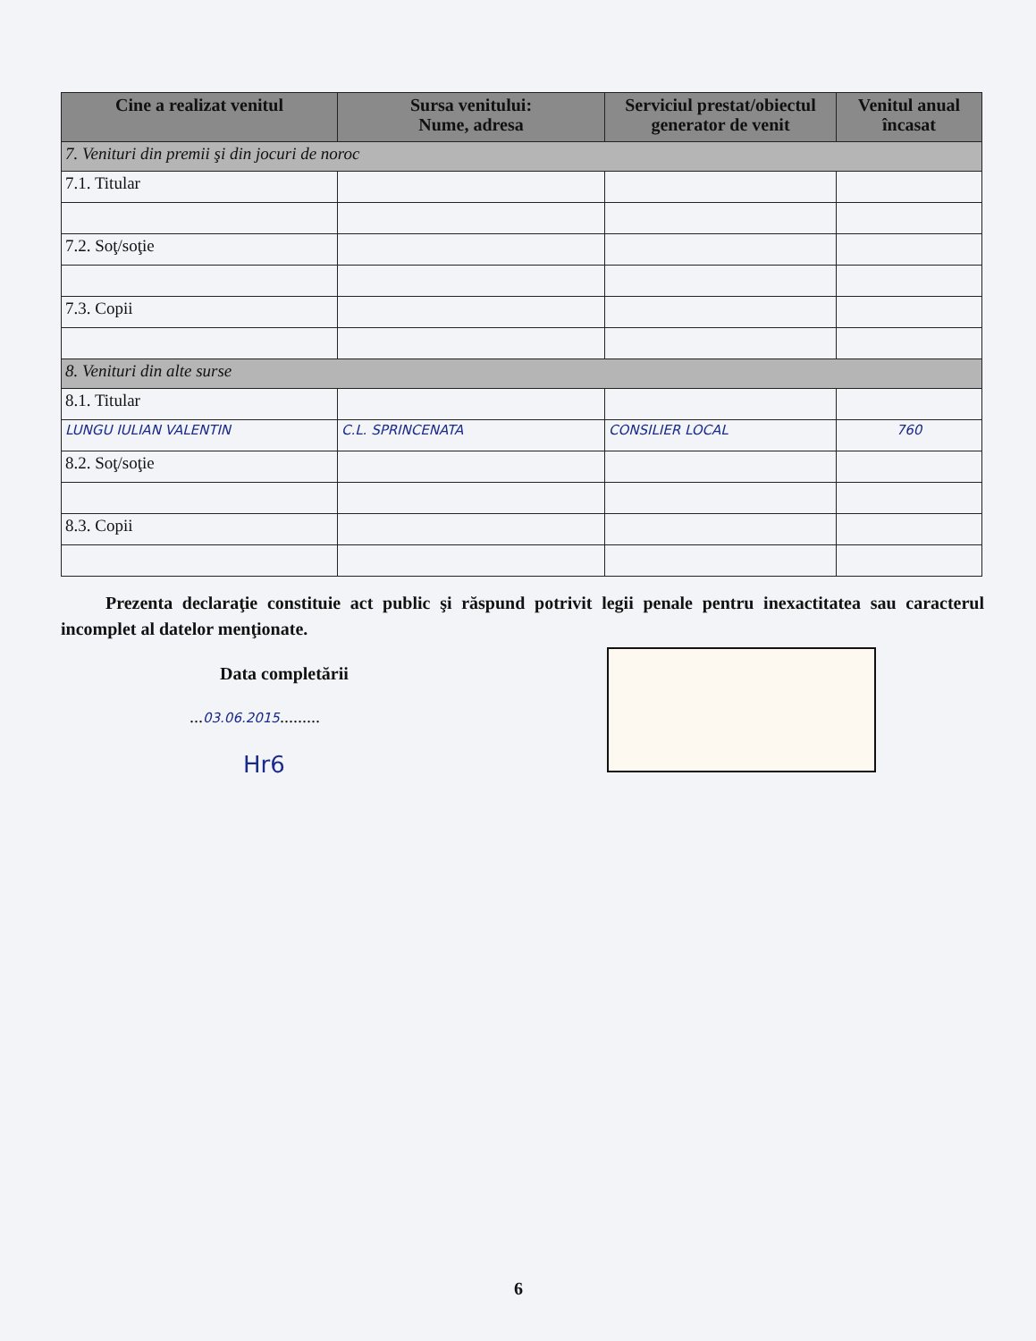| Cine a realizat venitul | Sursa venitului: Nume, adresa | Serviciul prestat/obiectul generator de venit | Venitul anual încasat |
| --- | --- | --- | --- |
| 7. Venituri din premii şi din jocuri de noroc | | | |
| 7.1. Titular | | | |
| 7.2. Soţ/soţie | | | |
| 7.3. Copii | | | |
| 8. Venituri din alte surse | | | |
| 8.1. Titular | | | |
| LUNGU IULIAN VALENTIN | C.L. SPRINCENATA | CONSILIER LOCAL | 760 |
| 8.2. Soţ/soţie | | | |
| 8.3. Copii | | | |
Prezenta declaraţie constituie act public şi răspund potrivit legii penale pentru inexactitatea sau caracterul incomplet al datelor menţionate.
Data completării
...03.06.2015.........
Hr6
6